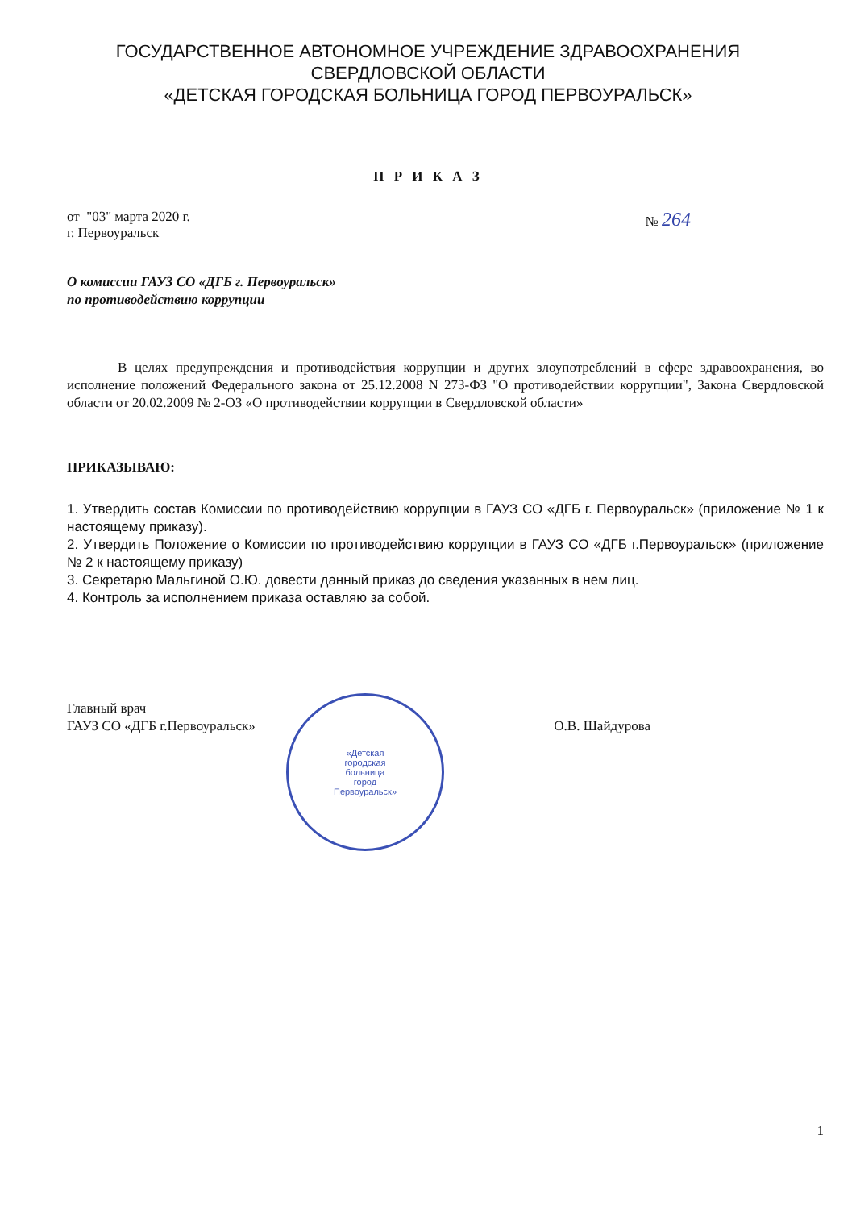ГОСУДАРСТВЕННОЕ АВТОНОМНОЕ УЧРЕЖДЕНИЕ ЗДРАВООХРАНЕНИЯ
СВЕРДЛОВСКОЙ ОБЛАСТИ
«ДЕТСКАЯ ГОРОДСКАЯ БОЛЬНИЦА ГОРОД ПЕРВОУРАЛЬСК»
П Р И К А З
от "03" марта 2020 г.
г. Первоуральск
№ 264
О комиссии ГАУЗ СО «ДГБ г. Первоуральск»
по противодействию коррупции
В целях предупреждения и противодействия коррупции и других злоупотреблений в сфере здравоохранения, во исполнение положений Федерального закона от 25.12.2008 N 273-ФЗ "О противодействии коррупции", Закона Свердловской области от 20.02.2009 № 2-ОЗ «О противодействии коррупции в Свердловской области»
ПРИКАЗЫВАЮ:
1. Утвердить состав Комиссии по противодействию коррупции в ГАУЗ СО «ДГБ г. Первоуральск» (приложение № 1 к настоящему приказу).
2. Утвердить Положение о Комиссии по противодействию коррупции в ГАУЗ СО «ДГБ г.Первоуральск» (приложение № 2 к настоящему приказу)
3. Секретарю Мальгиной О.Ю. довести данный приказ до сведения указанных в нем лиц.
4. Контроль за исполнением приказа оставляю за собой.
Главный врач
ГАУЗ СО «ДГБ г.Первоуральск»
О.В. Шайдурова
«Детская
городская
больница
город
Первоуральск»
1